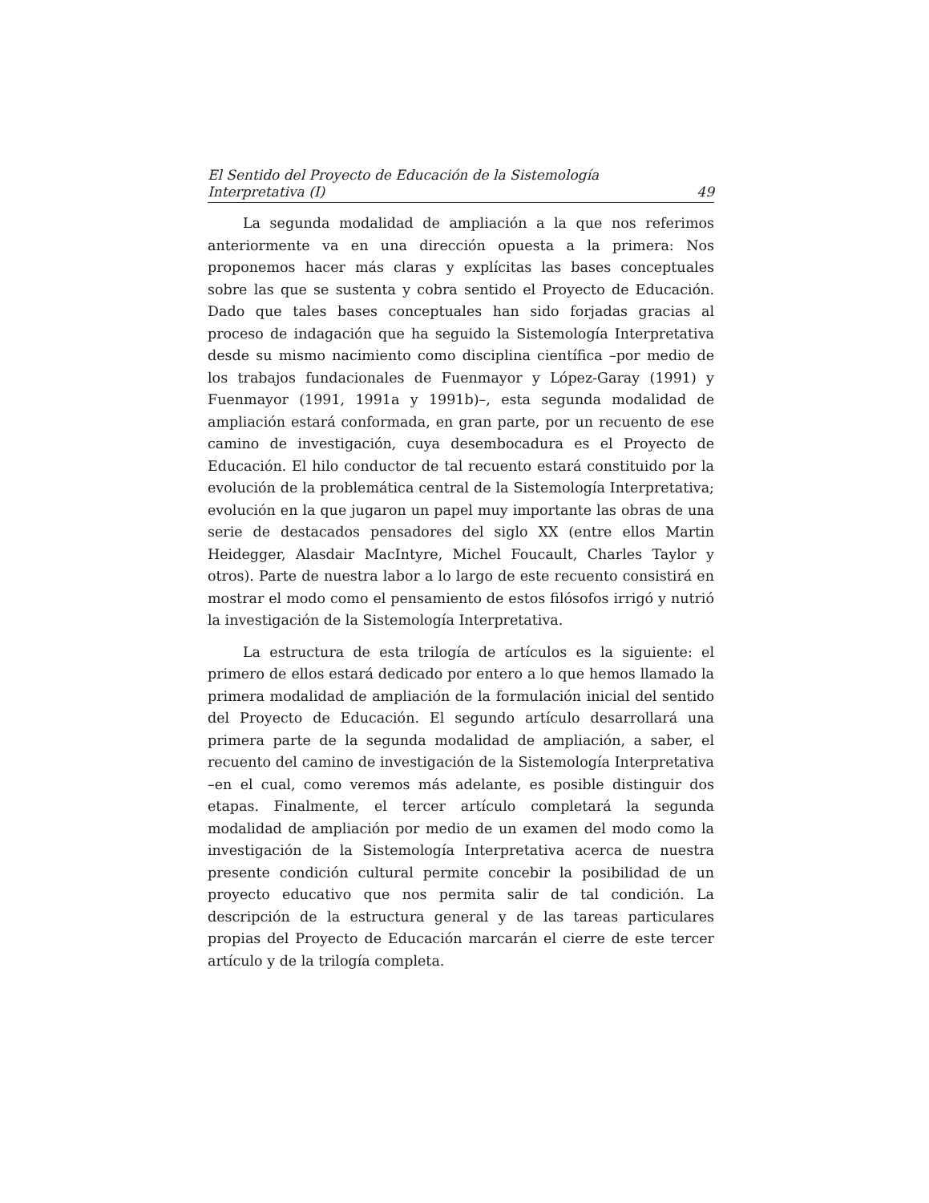El Sentido del Proyecto de Educación de la Sistemología
Interpretativa (I) 49
La segunda modalidad de ampliación a la que nos referimos anteriormente va en una dirección opuesta a la primera: Nos proponemos hacer más claras y explícitas las bases conceptuales sobre las que se sustenta y cobra sentido el Proyecto de Educación. Dado que tales bases conceptuales han sido forjadas gracias al proceso de indagación que ha seguido la Sistemología Interpretativa desde su mismo nacimiento como disciplina científica –por medio de los trabajos fundacionales de Fuenmayor y López-Garay (1991) y Fuenmayor (1991, 1991a y 1991b)–, esta segunda modalidad de ampliación estará conformada, en gran parte, por un recuento de ese camino de investigación, cuya desembocadura es el Proyecto de Educación. El hilo conductor de tal recuento estará constituido por la evolución de la problemática central de la Sistemología Interpretativa; evolución en la que jugaron un papel muy importante las obras de una serie de destacados pensadores del siglo XX (entre ellos Martin Heidegger, Alasdair MacIntyre, Michel Foucault, Charles Taylor y otros). Parte de nuestra labor a lo largo de este recuento consistirá en mostrar el modo como el pensamiento de estos filósofos irrigó y nutrió la investigación de la Sistemología Interpretativa.
La estructura de esta trilogía de artículos es la siguiente: el primero de ellos estará dedicado por entero a lo que hemos llamado la primera modalidad de ampliación de la formulación inicial del sentido del Proyecto de Educación. El segundo artículo desarrollará una primera parte de la segunda modalidad de ampliación, a saber, el recuento del camino de investigación de la Sistemología Interpretativa –en el cual, como veremos más adelante, es posible distinguir dos etapas. Finalmente, el tercer artículo completará la segunda modalidad de ampliación por medio de un examen del modo como la investigación de la Sistemología Interpretativa acerca de nuestra presente condición cultural permite concebir la posibilidad de un proyecto educativo que nos permita salir de tal condición. La descripción de la estructura general y de las tareas particulares propias del Proyecto de Educación marcarán el cierre de este tercer artículo y de la trilogía completa.